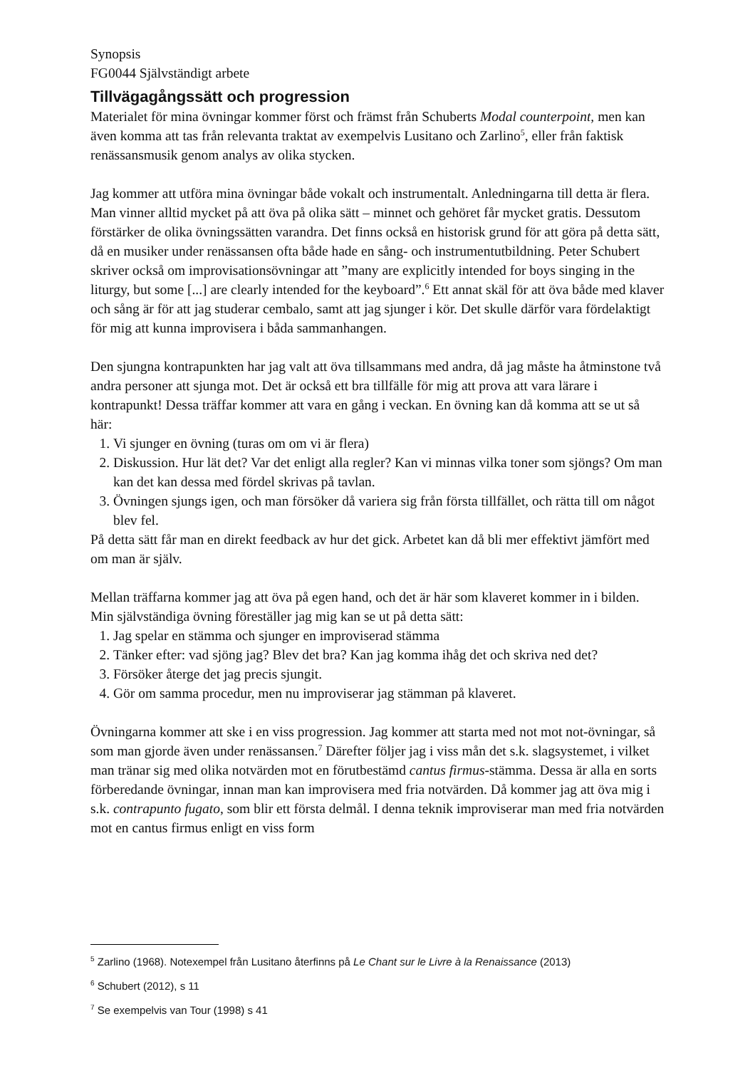Synopsis
FG0044 Självständigt arbete
Tillvägagångssätt och progression
Materialet för mina övningar kommer först och främst från Schuberts Modal counterpoint, men kan även komma att tas från relevanta traktat av exempelvis Lusitano och Zarlino<sup>5</sup>, eller från faktisk renässansmusik genom analys av olika stycken.
Jag kommer att utföra mina övningar både vokalt och instrumentalt. Anledningarna till detta är flera. Man vinner alltid mycket på att öva på olika sätt – minnet och gehöret får mycket gratis. Dessutom förstärker de olika övningssätten varandra. Det finns också en historisk grund för att göra på detta sätt, då en musiker under renässansen ofta både hade en sång- och instrumentutbildning. Peter Schubert skriver också om improvisationsövningar att ”many are explicitly intended for boys singing in the liturgy, but some [...] are clearly intended for the keyboard”.<sup>6</sup> Ett annat skäl för att öva både med klaver och sång är för att jag studerar cembalo, samt att jag sjunger i kör. Det skulle därför vara fördelaktigt för mig att kunna improvisera i båda sammanhangen.
Den sjungna kontrapunkten har jag valt att öva tillsammans med andra, då jag måste ha åtminstone två andra personer att sjunga mot. Det är också ett bra tillfälle för mig att prova att vara lärare i kontrapunkt! Dessa träffar kommer att vara en gång i veckan. En övning kan då komma att se ut så här:
1. Vi sjunger en övning (turas om om vi är flera)
2. Diskussion. Hur lät det? Var det enligt alla regler? Kan vi minnas vilka toner som sjöngs? Om man kan det kan dessa med fördel skrivas på tavlan.
3. Övningen sjungs igen, och man försöker då variera sig från första tillfället, och rätta till om något blev fel.
På detta sätt får man en direkt feedback av hur det gick. Arbetet kan då bli mer effektivt jämfört med om man är själv.
Mellan träffarna kommer jag att öva på egen hand, och det är här som klaveret kommer in i bilden. Min självständiga övning föreställer jag mig kan se ut på detta sätt:
1. Jag spelar en stämma och sjunger en improviserad stämma
2. Tänker efter: vad sjöng jag? Blev det bra? Kan jag komma ihåg det och skriva ned det?
3. Försöker återge det jag precis sjungit.
4. Gör om samma procedur, men nu improviserar jag stämman på klaveret.
Övningarna kommer att ske i en viss progression. Jag kommer att starta med not mot not-övningar, så som man gjorde även under renässansen.<sup>7</sup> Därefter följer jag i viss mån det s.k. slagsystemet, i vilket man tränar sig med olika notvärden mot en förutbestämd cantus firmus-stämma. Dessa är alla en sorts förberedande övningar, innan man kan improvisera med fria notvärden. Då kommer jag att öva mig i s.k. contrapunto fugato, som blir ett första delmål. I denna teknik improviserar man med fria notvärden mot en cantus firmus enligt en viss form
<sup>5</sup> Zarlino (1968). Notexempel från Lusitano återfinns på Le Chant sur le Livre à la Renaissance (2013)
<sup>6</sup> Schubert (2012), s 11
<sup>7</sup> Se exempelvis van Tour (1998) s 41